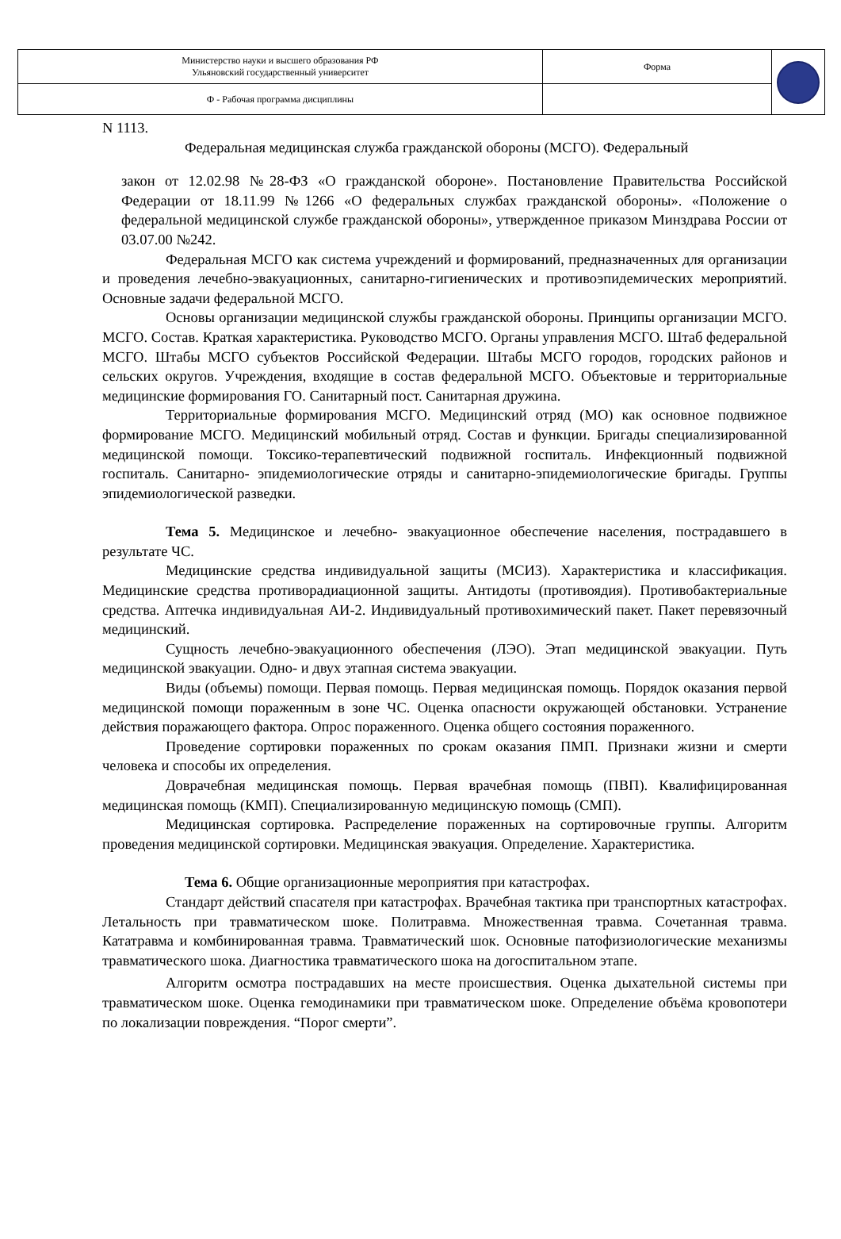| Министерство науки и высшего образования РФ Ульяновский государственный университет | Форма | |
| Ф - Рабочая программа дисциплины | | |
N 1113.
Федеральная медицинская служба гражданской обороны (МСГО). Федеральный
закон от 12.02.98 №28-ФЗ «О гражданской обороне». Постановление Правительства Российской Федерации от 18.11.99 №1266 «О федеральных службах гражданской обороны». «Положение о федеральной медицинской службе гражданской обороны», утвержденное приказом Минздрава России от 03.07.00 №242.
Федеральная МСГО как система учреждений и формирований, предназначенных для организации и проведения лечебно-эвакуационных, санитарно-гигиенических и противоэпидемических мероприятий. Основные задачи федеральной МСГО.
Основы организации медицинской службы гражданской обороны. Принципы организации МСГО. МСГО. Состав. Краткая характеристика. Руководство МСГО. Органы управления МСГО. Штаб федеральной МСГО. Штабы МСГО субъектов Российской Федерации. Штабы МСГО городов, городских районов и сельских округов. Учреждения, входящие в состав федеральной МСГО. Объектовые и территориальные медицинские формирования ГО. Санитарный пост. Санитарная дружина.
Территориальные формирования МСГО. Медицинский отряд (МО) как основное подвижное формирование МСГО. Медицинский мобильный отряд. Состав и функции. Бригады специализированной медицинской помощи. Токсико-терапевтический подвижной госпиталь. Инфекционный подвижной госпиталь. Санитарно- эпидемиологические отряды и санитарно-эпидемиологические бригады. Группы эпидемиологической разведки.
Тема 5. Медицинское и лечебно- эвакуационное обеспечение населения, пострадавшего в результате ЧС.
Медицинские средства индивидуальной защиты (МСИЗ). Характеристика и классификация. Медицинские средства противорадиационной защиты. Антидоты (противоядия). Противобактериальные средства. Аптечка индивидуальная АИ-2. Индивидуальный противохимический пакет. Пакет перевязочный медицинский.
Сущность лечебно-эвакуационного обеспечения (ЛЭО). Этап медицинской эвакуации. Путь медицинской эвакуации. Одно- и двух этапная система эвакуации.
Виды (объемы) помощи. Первая помощь. Первая медицинская помощь. Порядок оказания первой медицинской помощи пораженным в зоне ЧС. Оценка опасности окружающей обстановки. Устранение действия поражающего фактора. Опрос пораженного. Оценка общего состояния пораженного.
Проведение сортировки пораженных по срокам оказания ПМП. Признаки жизни и смерти человека и способы их определения.
Доврачебная медицинская помощь. Первая врачебная помощь (ПВП). Квалифицированная медицинская помощь (КМП). Специализированную медицинскую помощь (СМП).
Медицинская сортировка. Распределение пораженных на сортировочные группы. Алгоритм проведения медицинской сортировки. Медицинская эвакуация. Определение. Характеристика.
Тема 6. Общие организационные мероприятия при катастрофах.
Стандарт действий спасателя при катастрофах. Врачебная тактика при транспортных катастрофах. Летальность при травматическом шоке. Политравма. Множественная травма. Сочетанная травма. Кататравма и комбинированная травма. Травматический шок. Основные патофизиологические механизмы травматического шока. Диагностика травматического шока на догоспитальном этапе.
Алгоритм осмотра пострадавших на месте происшествия. Оценка дыхательной системы при травматическом шоке. Оценка гемодинамики при травматическом шоке. Определение объёма кровопотери по локализации повреждения. “Порог смерти”.